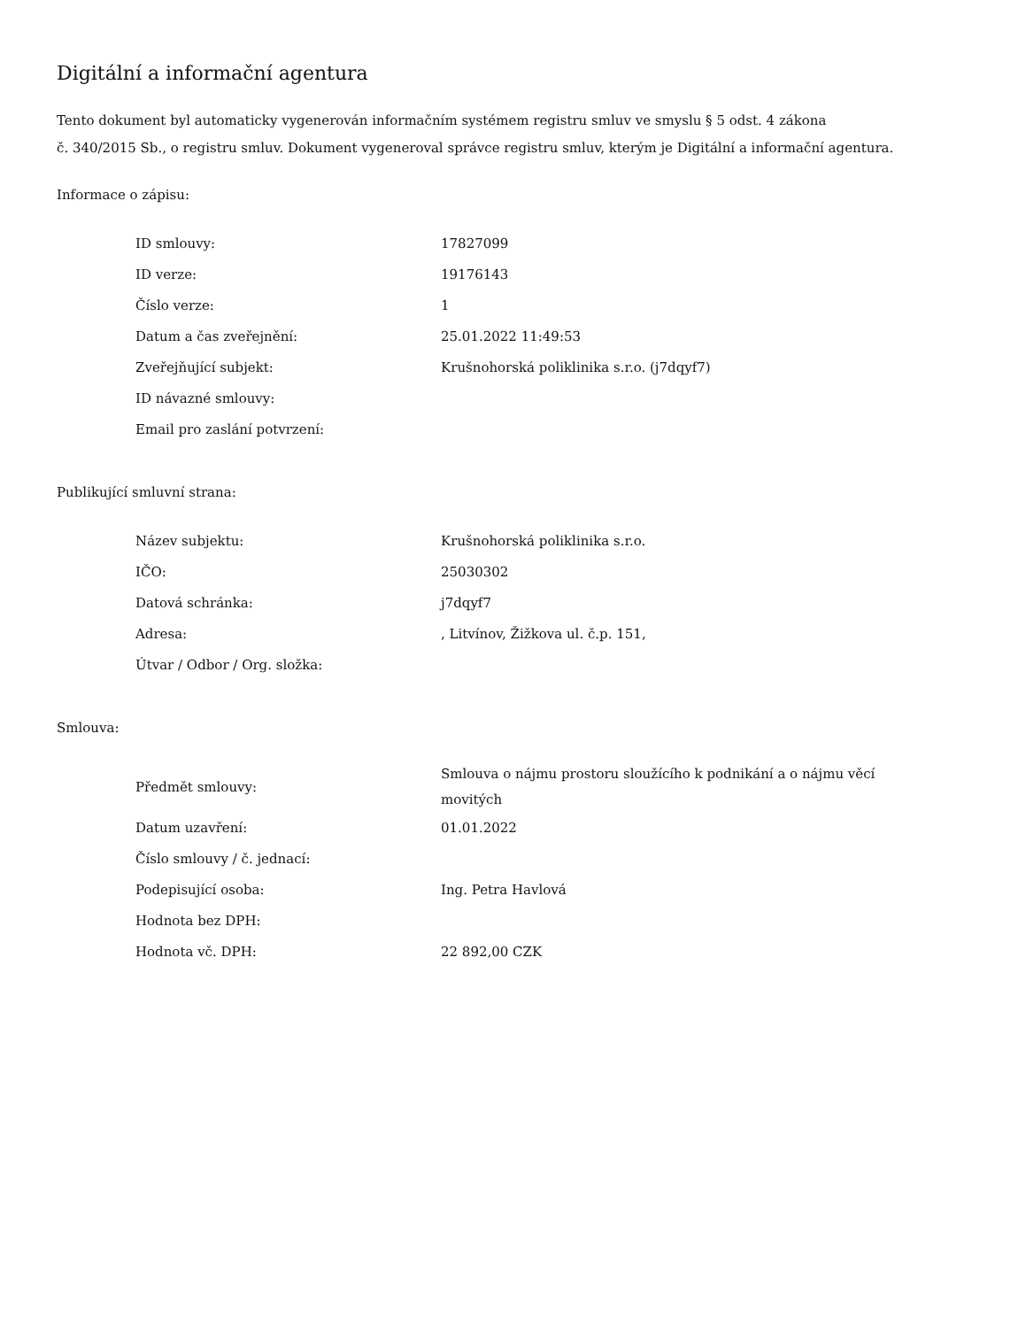Digitální a informační agentura
Tento dokument byl automaticky vygenerován informačním systémem registru smluv ve smyslu § 5 odst. 4 zákona
č. 340/2015 Sb., o registru smluv. Dokument vygeneroval správce registru smluv, kterým je Digitální a informační agentura.
Informace o zápisu:
| ID smlouvy: | 17827099 |
| ID verze: | 19176143 |
| Číslo verze: | 1 |
| Datum a čas zveřejnění: | 25.01.2022 11:49:53 |
| Zveřejňující subjekt: | Krušnohorská poliklinika s.r.o. (j7dqyf7) |
| ID návazné smlouvy: | |
| Email pro zaslání potvrzení: | |
Publikující smluvní strana:
| Název subjektu: | Krušnohorská poliklinika s.r.o. |
| IČO: | 25030302 |
| Datová schránka: | j7dqyf7 |
| Adresa: | , Litvínov, Žižkova ul. č.p. 151, |
| Útvar / Odbor / Org. složka: | |
Smlouva:
| Předmět smlouvy: | Smlouva o nájmu prostoru sloužícího k podnikání a o nájmu věcí movitých |
| Datum uzavření: | 01.01.2022 |
| Číslo smlouvy / č. jednací: | |
| Podepisující osoba: | Ing. Petra Havlová |
| Hodnota bez DPH: | |
| Hodnota vč. DPH: | 22 892,00 CZK |